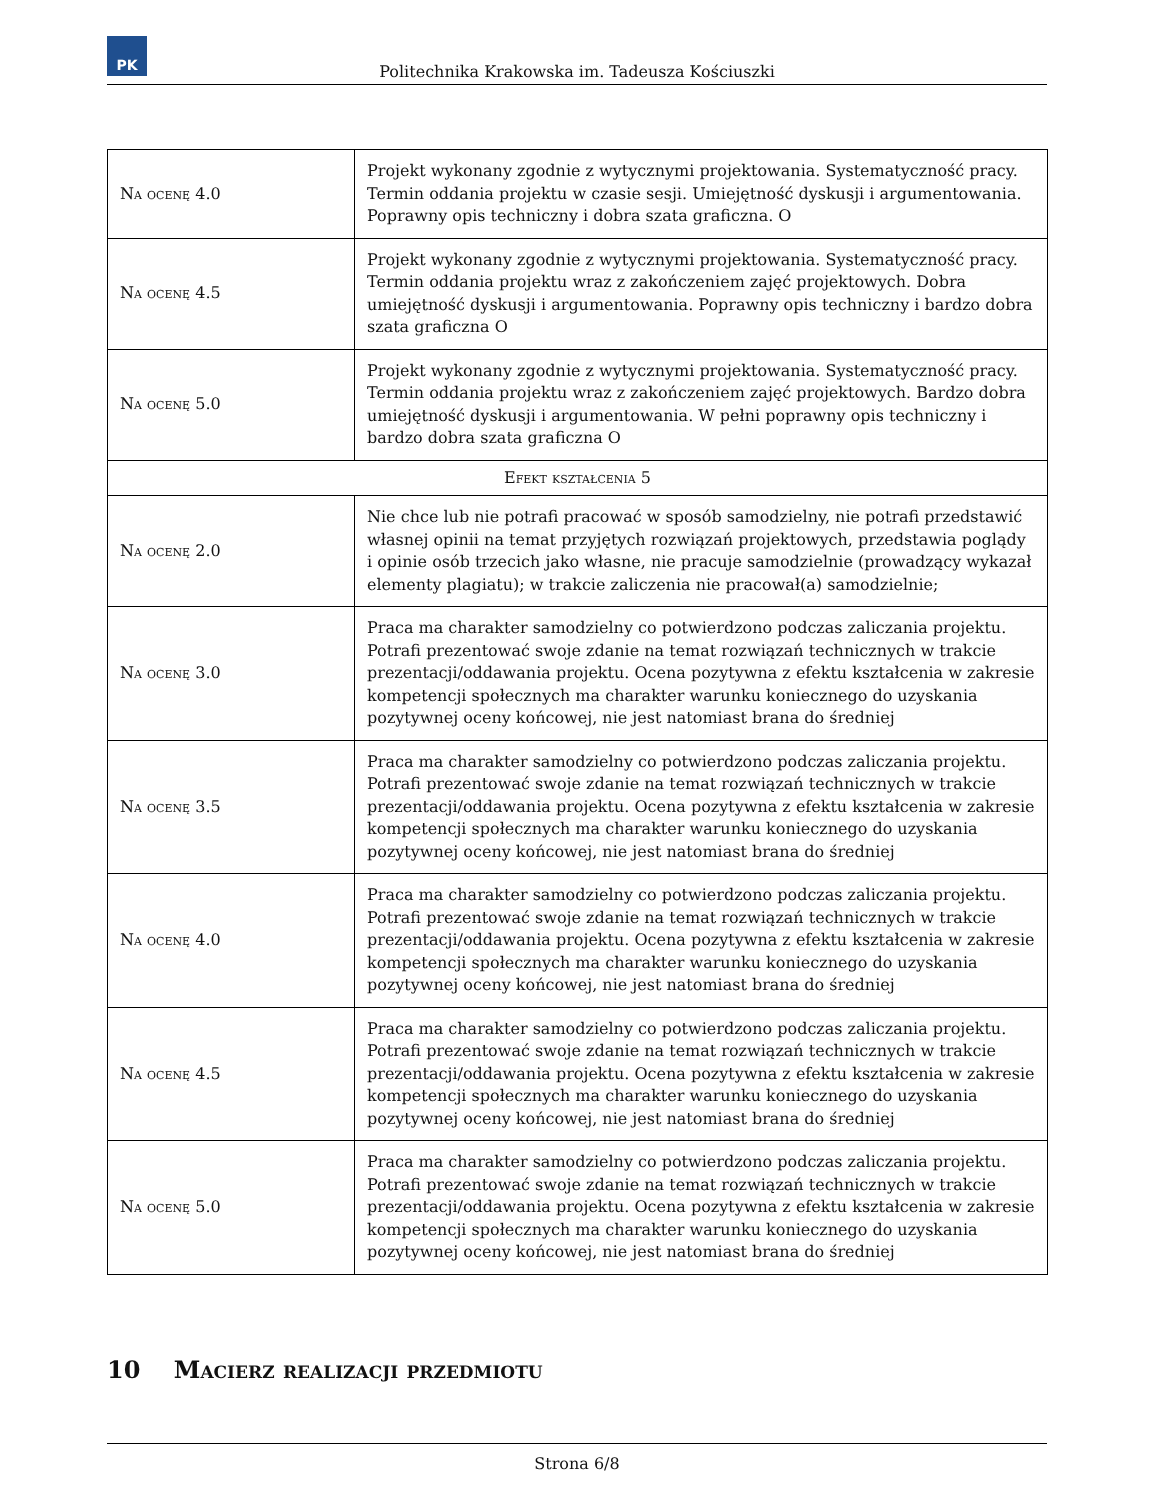PK
Politechnika Krakowska im. Tadeusza Kościuszki
| Na ocenę 4.0 | Projekt wykonany zgodnie z wytycznymi projektowania. Systematyczność pracy. Termin oddania projektu w czasie sesji. Umiejętność dyskusji i argumentowania. Poprawny opis techniczny i dobra szata graficzna. O |
| Na ocenę 4.5 | Projekt wykonany zgodnie z wytycznymi projektowania. Systematyczność pracy. Termin oddania projektu wraz z zakończeniem zajęć projektowych. Dobra umiejętność dyskusji i argumentowania. Poprawny opis techniczny i bardzo dobra szata graficzna O |
| Na ocenę 5.0 | Projekt wykonany zgodnie z wytycznymi projektowania. Systematyczność pracy. Termin oddania projektu wraz z zakończeniem zajęć projektowych. Bardzo dobra umiejętność dyskusji i argumentowania. W pełni poprawny opis techniczny i bardzo dobra szata graficzna O |
| Efekt kształcenia 5 | |
| Na ocenę 2.0 | Nie chce lub nie potrafi pracować w sposób samodzielny, nie potrafi przedstawić własnej opinii na temat przyjętych rozwiązań projektowych, przedstawia poglądy i opinie osób trzecich jako własne, nie pracuje samodzielnie (prowadzący wykazał elementy plagiatu); w trakcie zaliczenia nie pracował(a) samodzielnie; |
| Na ocenę 3.0 | Praca ma charakter samodzielny co potwierdzono podczas zaliczania projektu. Potrafi prezentować swoje zdanie na temat rozwiązań technicznych w trakcie prezentacji/oddawania projektu. Ocena pozytywna z efektu kształcenia w zakresie kompetencji społecznych ma charakter warunku koniecznego do uzyskania pozytywnej oceny końcowej, nie jest natomiast brana do średniej |
| Na ocenę 3.5 | Praca ma charakter samodzielny co potwierdzono podczas zaliczania projektu. Potrafi prezentować swoje zdanie na temat rozwiązań technicznych w trakcie prezentacji/oddawania projektu. Ocena pozytywna z efektu kształcenia w zakresie kompetencji społecznych ma charakter warunku koniecznego do uzyskania pozytywnej oceny końcowej, nie jest natomiast brana do średniej |
| Na ocenę 4.0 | Praca ma charakter samodzielny co potwierdzono podczas zaliczania projektu. Potrafi prezentować swoje zdanie na temat rozwiązań technicznych w trakcie prezentacji/oddawania projektu. Ocena pozytywna z efektu kształcenia w zakresie kompetencji społecznych ma charakter warunku koniecznego do uzyskania pozytywnej oceny końcowej, nie jest natomiast brana do średniej |
| Na ocenę 4.5 | Praca ma charakter samodzielny co potwierdzono podczas zaliczania projektu. Potrafi prezentować swoje zdanie na temat rozwiązań technicznych w trakcie prezentacji/oddawania projektu. Ocena pozytywna z efektu kształcenia w zakresie kompetencji społecznych ma charakter warunku koniecznego do uzyskania pozytywnej oceny końcowej, nie jest natomiast brana do średniej |
| Na ocenę 5.0 | Praca ma charakter samodzielny co potwierdzono podczas zaliczania projektu. Potrafi prezentować swoje zdanie na temat rozwiązań technicznych w trakcie prezentacji/oddawania projektu. Ocena pozytywna z efektu kształcenia w zakresie kompetencji społecznych ma charakter warunku koniecznego do uzyskania pozytywnej oceny końcowej, nie jest natomiast brana do średniej |
10 Macierz realizacji przedmiotu
Strona 6/8